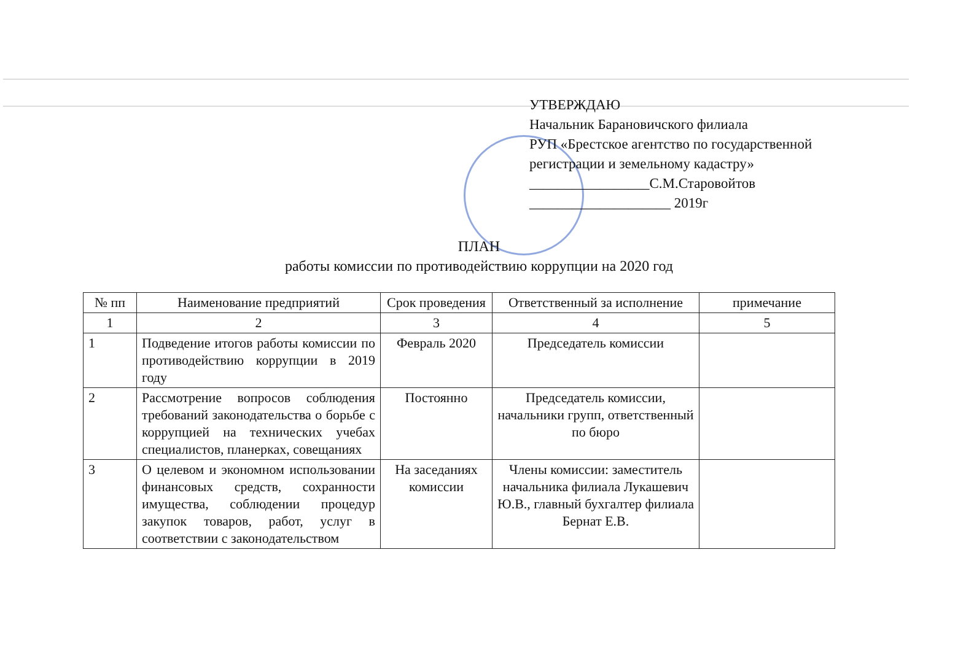УТВЕРЖДАЮ
Начальник Барановичского филиала
РУП «Брестское агентство по государственной
регистрации и земельному кадастру»
_________________С.М.Старовойтов
____________________ 2019г
ПЛАН
работы комиссии по противодействию коррупции на 2020 год
| № пп | Наименование предприятий | Срок проведения | Ответственный за исполнение | примечание |
| --- | --- | --- | --- | --- |
| 1 | 2 | 3 | 4 | 5 |
| 1 | Подведение итогов работы комиссии по противодействию коррупции в 2019 году | Февраль 2020 | Председатель комиссии | |
| 2 | Рассмотрение вопросов соблюдения требований законодательства о борьбе с коррупцией на технических учебах специалистов, планерках, совещаниях | Постоянно | Председатель комиссии, начальники групп, ответственный по бюро | |
| 3 | О целевом и экономном использовании финансовых средств, сохранности имущества, соблюдении процедур закупок товаров, работ, услуг в соответствии с законодательством | На заседаниях комиссии | Члены комиссии: заместитель начальника филиала Лукашевич Ю.В., главный бухгалтер филиала Бернат Е.В. | |